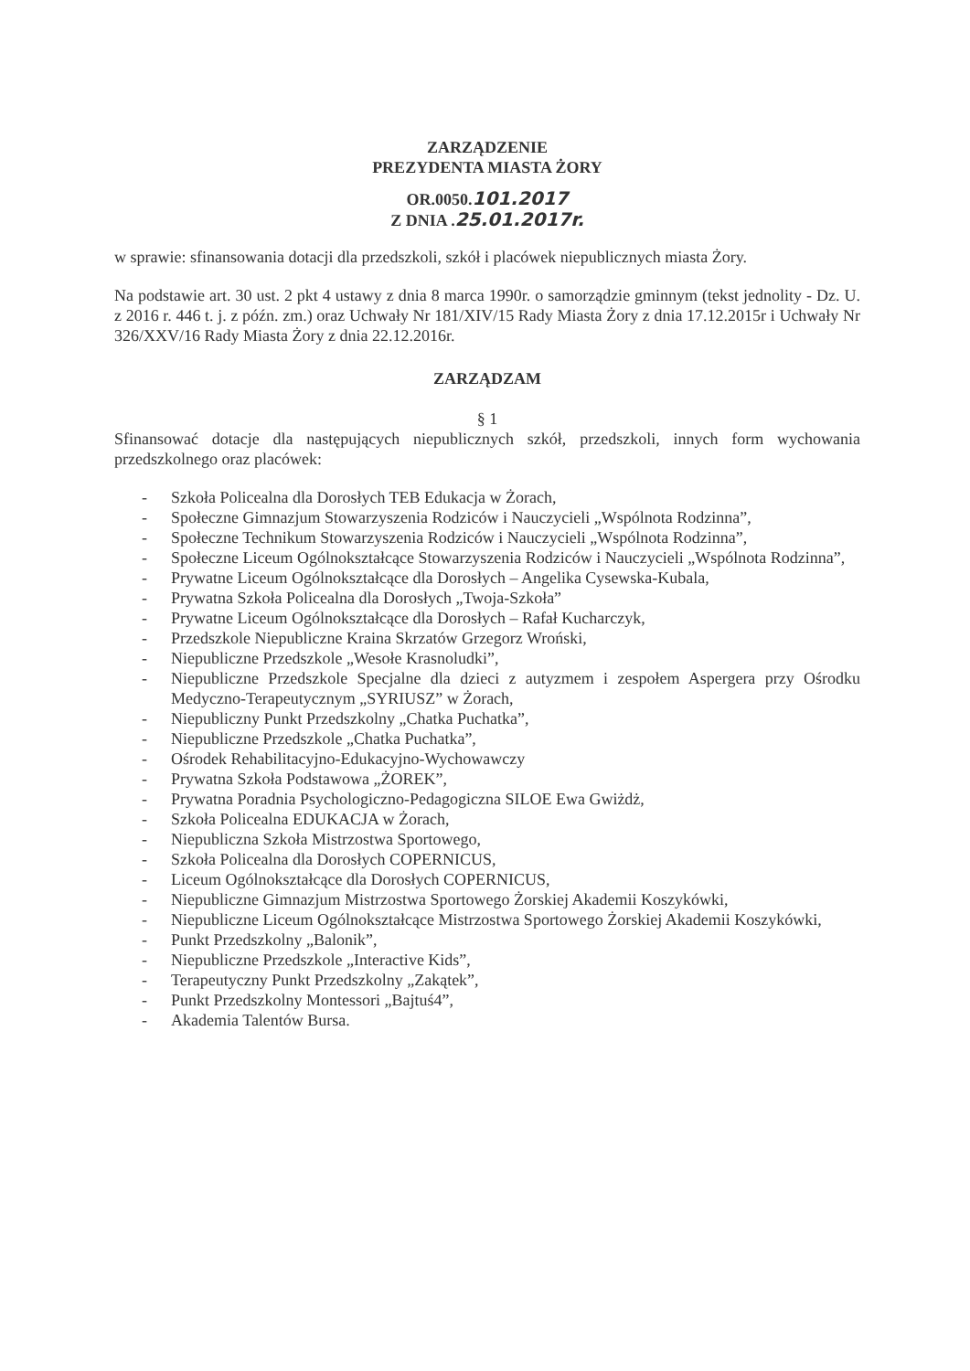ZARZĄDZENIE
PREZYDENTA MIASTA ŻORY
OR.0050.101.2017
Z DNIA .25.01.2017r.
w sprawie: sfinansowania dotacji dla przedszkoli, szkół i placówek niepublicznych miasta Żory.
Na podstawie art. 30 ust. 2 pkt 4 ustawy z dnia 8 marca 1990r. o samorządzie gminnym (tekst jednolity - Dz. U. z 2016 r. 446 t. j. z późn. zm.) oraz Uchwały Nr 181/XIV/15 Rady Miasta Żory z dnia 17.12.2015r i Uchwały Nr 326/XXV/16 Rady Miasta Żory z dnia 22.12.2016r.
ZARZĄDZAM
§ 1
Sfinansować dotacje dla następujących niepublicznych szkół, przedszkoli, innych form wychowania przedszkolnego oraz placówek:
- Szkoła Policealna dla Dorosłych TEB Edukacja w Żorach,
- Społeczne Gimnazjum Stowarzyszenia Rodziców i Nauczycieli „Wspólnota Rodzinna”,
- Społeczne Technikum Stowarzyszenia Rodziców i Nauczycieli „Wspólnota Rodzinna”,
- Społeczne Liceum Ogólnokształcące Stowarzyszenia Rodziców i Nauczycieli „Wspólnota Rodzinna”,
- Prywatne Liceum Ogólnokształcące dla Dorosłych – Angelika Cysewska-Kubala,
- Prywatna Szkoła Policealna dla Dorosłych „Twoja-Szkoła”
- Prywatne Liceum Ogólnokształcące dla Dorosłych – Rafał Kucharczyk,
- Przedszkole Niepubliczne Kraina Skrzatów Grzegorz Wroński,
- Niepubliczne Przedszkole „Wesołe Krasnoludki”,
- Niepubliczne Przedszkole Specjalne dla dzieci z autyzmem i zespołem Aspergera przy Ośrodku Medyczno-Terapeutycznym „SYRIUSZ” w Żorach,
- Niepubliczny Punkt Przedszkolny „Chatka Puchatka”,
- Niepubliczne Przedszkole „Chatka Puchatka”,
- Ośrodek Rehabilitacyjno-Edukacyjno-Wychowawczy
- Prywatna Szkoła Podstawowa „ŻOREK”,
- Prywatna Poradnia Psychologiczno-Pedagogiczna SILOE Ewa Gwiżdż,
- Szkoła Policealna EDUKACJA w Żorach,
- Niepubliczna Szkoła Mistrzostwa Sportowego,
- Szkoła Policealna dla Dorosłych COPERNICUS,
- Liceum Ogólnokształcące dla Dorosłych COPERNICUS,
- Niepubliczne Gimnazjum Mistrzostwa Sportowego Żorskiej Akademii Koszykówki,
- Niepubliczne Liceum Ogólnokształcące Mistrzostwa Sportowego Żorskiej Akademii Koszykówki,
- Punkt Przedszkolny „Balonik”,
- Niepubliczne Przedszkole „Interactive Kids”,
- Terapeutyczny Punkt Przedszkolny „Zakątek”,
- Punkt Przedszkolny Montessori „Bajtuś4”,
- Akademia Talentów Bursa.